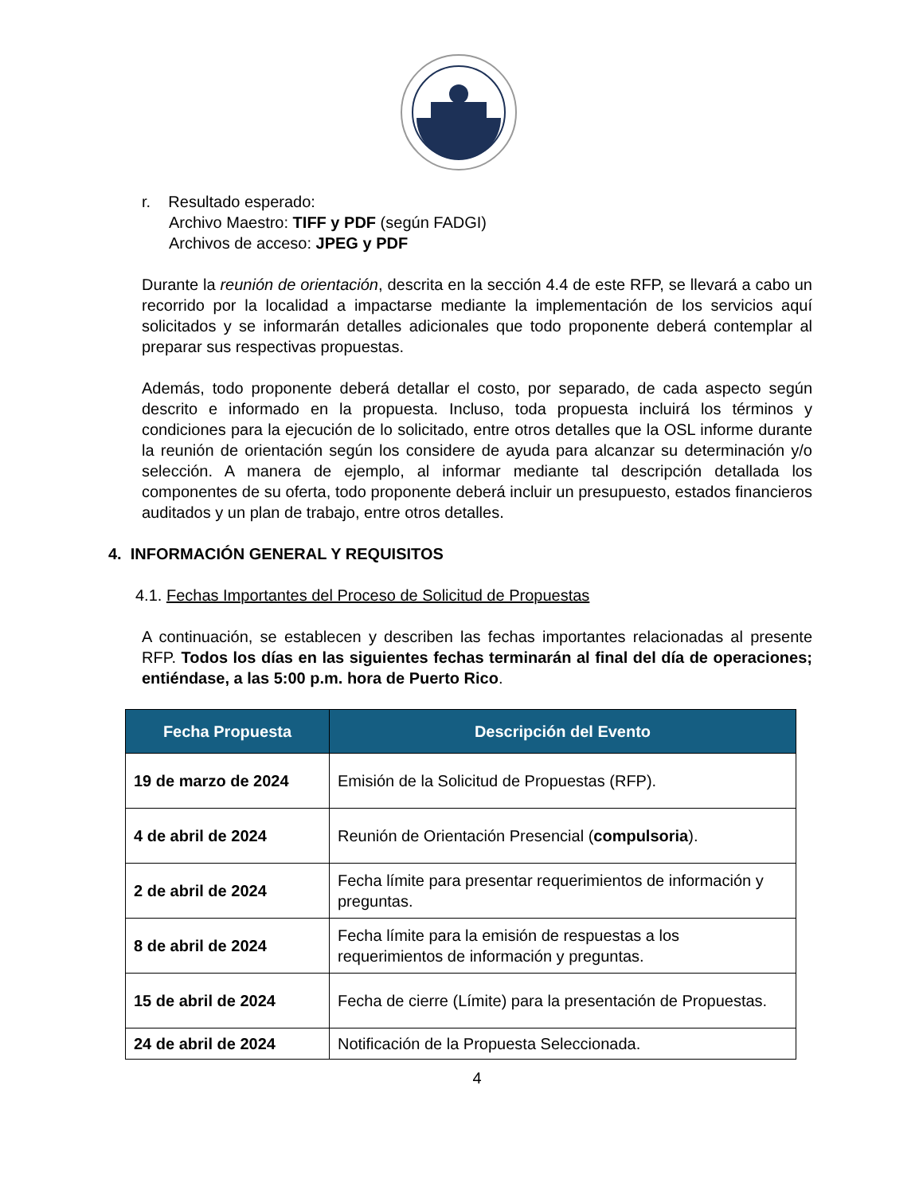r. Resultado esperado:
Archivo Maestro: TIFF y PDF (según FADGI)
Archivos de acceso: JPEG y PDF
Durante la reunión de orientación, descrita en la sección 4.4 de este RFP, se llevará a cabo un recorrido por la localidad a impactarse mediante la implementación de los servicios aquí solicitados y se informarán detalles adicionales que todo proponente deberá contemplar al preparar sus respectivas propuestas.
Además, todo proponente deberá detallar el costo, por separado, de cada aspecto según descrito e informado en la propuesta. Incluso, toda propuesta incluirá los términos y condiciones para la ejecución de lo solicitado, entre otros detalles que la OSL informe durante la reunión de orientación según los considere de ayuda para alcanzar su determinación y/o selección. A manera de ejemplo, al informar mediante tal descripción detallada los componentes de su oferta, todo proponente deberá incluir un presupuesto, estados financieros auditados y un plan de trabajo, entre otros detalles.
4. INFORMACIÓN GENERAL Y REQUISITOS
4.1. Fechas Importantes del Proceso de Solicitud de Propuestas
A continuación, se establecen y describen las fechas importantes relacionadas al presente RFP. Todos los días en las siguientes fechas terminarán al final del día de operaciones; entiéndase, a las 5:00 p.m. hora de Puerto Rico.
| Fecha Propuesta | Descripción del Evento |
| --- | --- |
| 19 de marzo de 2024 | Emisión de la Solicitud de Propuestas (RFP). |
| 4 de abril de 2024 | Reunión de Orientación Presencial ( compulsoria ). |
| 2 de abril de 2024 | Fecha límite para presentar requerimientos de información y preguntas. |
| 8 de abril de 2024 | Fecha límite para la emisión de respuestas a los requerimientos de información y preguntas. |
| 15 de abril de 2024 | Fecha de cierre (Límite) para la presentación de Propuestas. |
| 24 de abril de 2024 | Notificación de la Propuesta Seleccionada. |
4